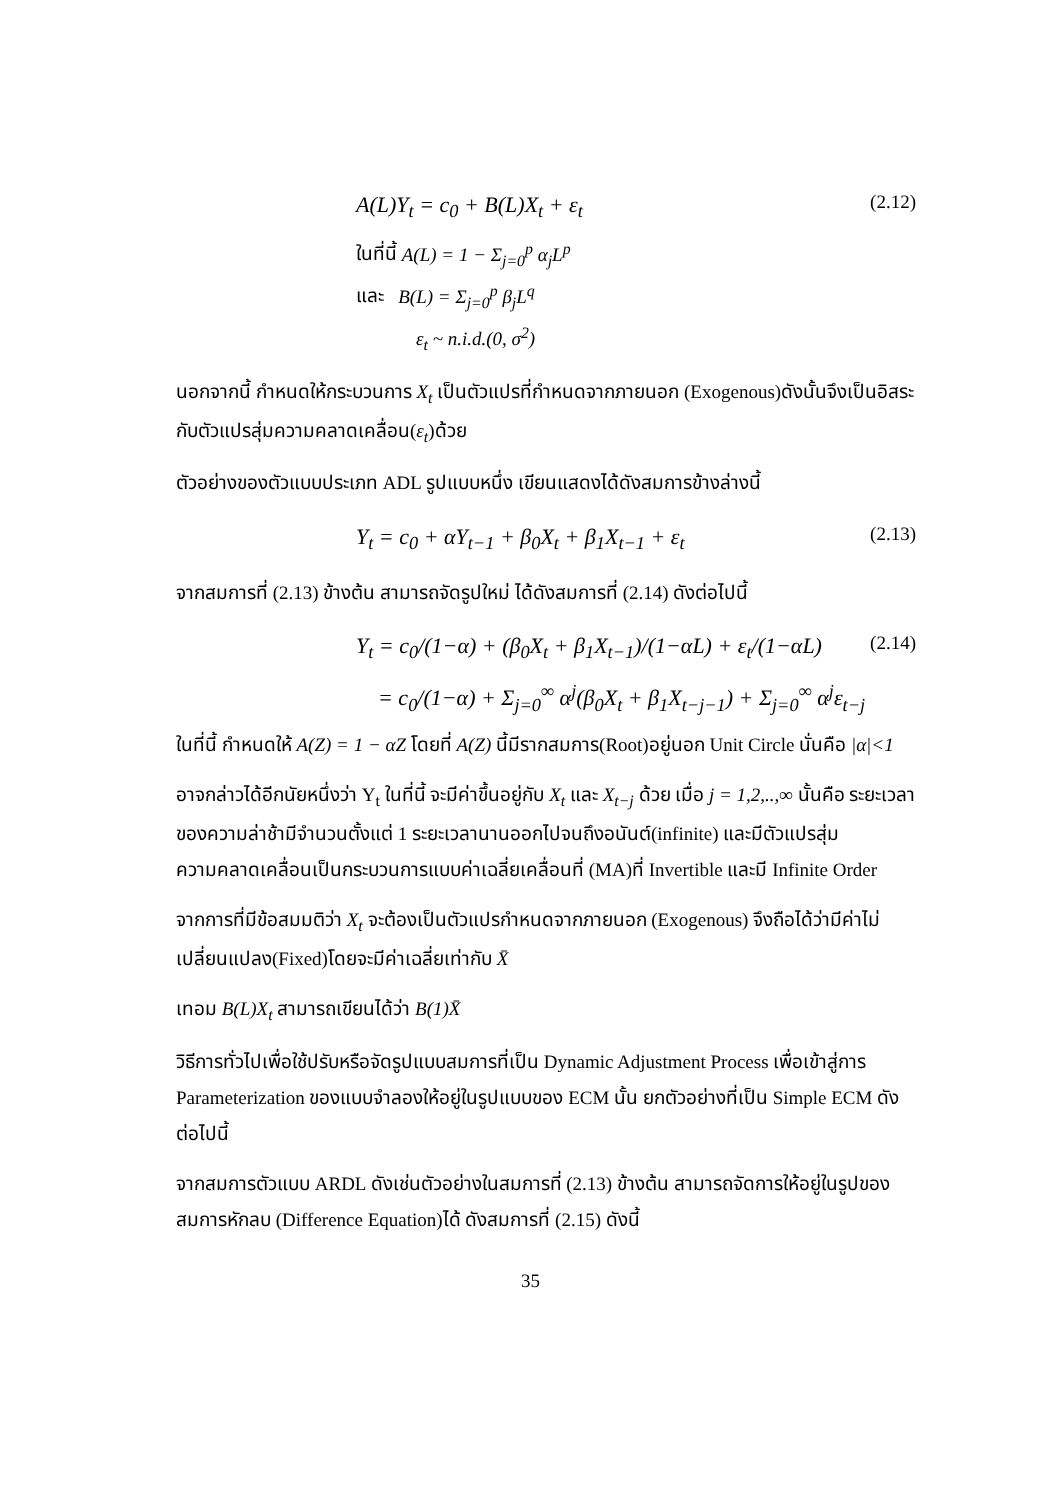A(L)Y<sub>t</sub> = c<sub>0</sub> + B(L)X<sub>t</sub> + ε<sub>t</sub> (2.12)
ในที่นี้ A(L) = 1 − Σ<sub>j=0</sub><sup>p</sup> α<sub>j</sub>L<sup>p</sup>
และ B(L) = Σ<sub>j=0</sub><sup>p</sup> β<sub>j</sub>L<sup>q</sup>
ε<sub>t</sub> ~ n.i.d.(0, σ<sup>2</sup>)
นอกจากนี้ กำหนดให้กระบวนการ X<sub>t</sub> เป็นตัวแปรที่กำหนดจากภายนอก (Exogenous)ดังนั้นจึงเป็นอิสระกับตัวแปรสุ่มความคลาดเคลื่อน(ε<sub>t</sub>)ด้วย
ตัวอย่างของตัวแบบประเภท ADL รูปแบบหนึ่ง เขียนแสดงได้ดังสมการข้างล่างนี้
Y<sub>t</sub> = c<sub>0</sub> + αY<sub>t−1</sub> + β<sub>0</sub>X<sub>t</sub> + β<sub>1</sub>X<sub>t−1</sub> + ε<sub>t</sub> (2.13)
จากสมการที่ (2.13) ข้างต้น สามารถจัดรูปใหม่ ได้ดังสมการที่ (2.14) ดังต่อไปนี้
Y<sub>t</sub> = c<sub>0</sub>/(1−α) + (β<sub>0</sub>X<sub>t</sub> + β<sub>1</sub>X<sub>t−1</sub>)/(1−αL) + ε<sub>t</sub>/(1−αL) (2.14)
= c<sub>0</sub>/(1−α) + Σ<sub>j=0</sub><sup>∞</sup> α<sup>j</sup>(β<sub>0</sub>X<sub>t</sub> + β<sub>1</sub>X<sub>t−j−1</sub>) + Σ<sub>j=0</sub><sup>∞</sup> α<sup>j</sup>ε<sub>t−j</sub>
ในที่นี้ กำหนดให้ A(Z) = 1 − αZ โดยที่ A(Z) นี้มีรากสมการ(Root)อยู่นอก Unit Circle นั่นคือ |α|<1
อาจกล่าวได้อีกนัยหนึ่งว่า Y<sub>t</sub> ในที่นี้ จะมีค่าขึ้นอยู่กับ X<sub>t</sub> และ X<sub>t−j</sub> ด้วย เมื่อ j = 1,2,..,∞ นั้นคือ ระยะเวลาของความล่าช้ามีจำนวนตั้งแต่ 1 ระยะเวลานานออกไปจนถึงอนันต์(infinite) และมีตัวแปรสุ่มความคลาดเคลื่อนเป็นกระบวนการแบบค่าเฉลี่ยเคลื่อนที่ (MA)ที่ Invertible และมี Infinite Order
จากการที่มีข้อสมมติว่า X<sub>t</sub> จะต้องเป็นตัวแปรกำหนดจากภายนอก (Exogenous) จึงถือได้ว่ามีค่าไม่เปลี่ยนแปลง(Fixed)โดยจะมีค่าเฉลี่ยเท่ากับ X̄
เทอม B(L)X<sub>t</sub> สามารถเขียนได้ว่า B(1)X̄
วิธีการทั่วไปเพื่อใช้ปรับหรือจัดรูปแบบสมการที่เป็น Dynamic Adjustment Process เพื่อเข้าสู่การ Parameterization ของแบบจำลองให้อยู่ในรูปแบบของ ECM นั้น ยกตัวอย่างที่เป็น Simple ECM ดังต่อไปนี้
จากสมการตัวแบบ ARDL ดังเช่นตัวอย่างในสมการที่ (2.13) ข้างต้น สามารถจัดการให้อยู่ในรูปของสมการหักลบ (Difference Equation)ได้ ดังสมการที่ (2.15) ดังนี้
35